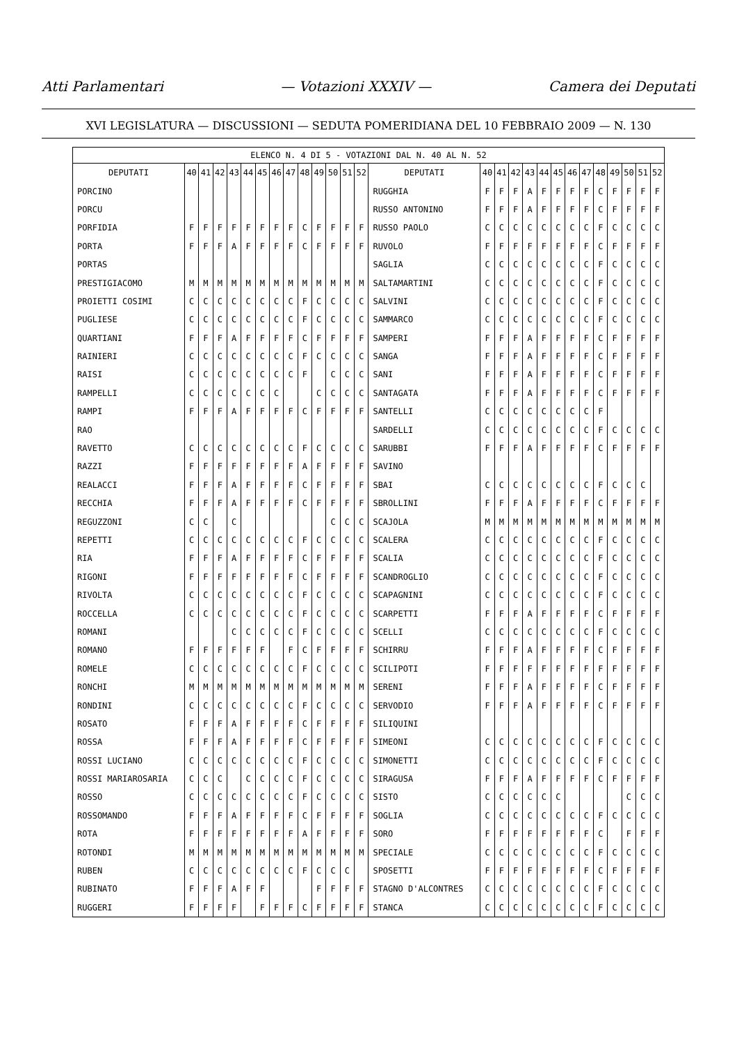Atti Parlamentari — Votazioni XXXIV — Camera dei Deputati
XVI LEGISLATURA — DISCUSSIONI — SEDUTA POMERIDIANA DEL 10 FEBBRAIO 2009 — N. 130
| ELENCO N. 4 DI 5 - VOTAZIONI DAL N. 40 AL N. 52 | | | | | | | | | | | | | | | | | | | | | | | | | | | |
| DEPUTATI | 40 | 41 | 42 | 43 | 44 | 45 | 46 | 47 | 48 | 49 | 50 | 51 | 52 | DEPUTATI | 40 | 41 | 42 | 43 | 44 | 45 | 46 | 47 | 48 | 49 | 50 | 51 | 52 |
| PORCINO | | | | | | | | | | | | | | RUGGHIA | F | F | F | A | F | F | F | F | C | F | F | F | F |
| PORCU | | | | | | | | | | | | | | RUSSO ANTONINO | F | F | F | A | F | F | F | F | C | F | F | F | F |
| PORFIDIA | F | F | F | F | F | F | F | F | C | F | F | F | F | RUSSO PAOLO | C | C | C | C | C | C | C | C | F | C | C | C | C |
| PORTA | F | F | F | A | F | F | F | F | C | F | F | F | F | RUVOLO | F | F | F | F | F | F | F | F | C | F | F | F | F |
| PORTAS | | | | | | | | | | | | | | SAGLIA | C | C | C | C | C | C | C | C | F | C | C | C | C |
| PRESTIGIACOMO | M | M | M | M | M | M | M | M | M | M | M | M | M | SALTAMARTINI | C | C | C | C | C | C | C | C | F | C | C | C | C |
| PROIETTI COSIMI | C | C | C | C | C | C | C | C | F | C | C | C | C | SALVINI | C | C | C | C | C | C | C | C | F | C | C | C | C |
| PUGLIESE | C | C | C | C | C | C | C | C | F | C | C | C | C | SAMMARCO | C | C | C | C | C | C | C | C | F | C | C | C | C |
| QUARTIANI | F | F | F | A | F | F | F | F | C | F | F | F | F | SAMPERI | F | F | F | A | F | F | F | F | C | F | F | F | F |
| RAINIERI | C | C | C | C | C | C | C | C | F | C | C | C | C | SANGA | F | F | F | A | F | F | F | F | C | F | F | F | F |
| RAISI | C | C | C | C | C | C | C | C | F | | C | C | C | SANI | F | F | F | A | F | F | F | F | C | F | F | F | F |
| RAMPELLI | C | C | C | C | C | C | C | | | C | C | C | C | SANTAGATA | F | F | F | A | F | F | F | F | C | F | F | F | F |
| RAMPI | F | F | F | A | F | F | F | F | C | F | F | F | F | SANTELLI | C | C | C | C | C | C | C | C | F | | | | |
| RAO | | | | | | | | | | | | | | SARDELLI | C | C | C | C | C | C | C | C | F | C | C | C | C |
| RAVETTO | C | C | C | C | C | C | C | C | F | C | C | C | C | SARUBBI | F | F | F | A | F | F | F | F | C | F | F | F | F |
| RAZZI | F | F | F | F | F | F | F | F | A | F | F | F | F | SAVINO | | | | | | | | | | | | | |
| REALACCI | F | F | F | A | F | F | F | F | C | F | F | F | F | SBAI | C | C | C | C | C | C | C | C | F | C | C | C | |
| RECCHIA | F | F | F | A | F | F | F | F | C | F | F | F | F | SBROLLINI | F | F | F | A | F | F | F | F | C | F | F | F | F |
| REGUZZONI | C | C | | C | | | | | | | C | C | C | SCAJOLA | M | M | M | M | M | M | M | M | M | M | M | M | M |
| REPETTI | C | C | C | C | C | C | C | C | F | C | C | C | C | SCALERA | C | C | C | C | C | C | C | C | F | C | C | C | C |
| RIA | F | F | F | A | F | F | F | F | C | F | F | F | F | SCALIA | C | C | C | C | C | C | C | C | F | C | C | C | C |
| RIGONI | F | F | F | F | F | F | F | F | C | F | F | F | F | SCANDROGLIO | C | C | C | C | C | C | C | C | F | C | C | C | C |
| RIVOLTA | C | C | C | C | C | C | C | C | F | C | C | C | C | SCAPAGNINI | C | C | C | C | C | C | C | C | F | C | C | C | C |
| ROCCELLA | C | C | C | C | C | C | C | C | F | C | C | C | C | SCARPETTI | F | F | F | A | F | F | F | F | C | F | F | F | F |
| ROMANI | | | | C | C | C | C | C | F | C | C | C | C | SCELLI | C | C | C | C | C | C | C | C | F | C | C | C | C |
| ROMANO | F | F | F | F | F | F | | F | C | F | F | F | F | SCHIRRU | F | F | F | A | F | F | F | F | C | F | F | F | F |
| ROMELE | C | C | C | C | C | C | C | C | F | C | C | C | C | SCILIPOTI | F | F | F | F | F | F | F | F | F | F | F | F | F |
| RONCHI | M | M | M | M | M | M | M | M | M | M | M | M | M | SERENI | F | F | F | A | F | F | F | F | C | F | F | F | F |
| RONDINI | C | C | C | C | C | C | C | C | F | C | C | C | C | SERVODIO | F | F | F | A | F | F | F | F | C | F | F | F | F |
| ROSATO | F | F | F | A | F | F | F | F | C | F | F | F | F | SILIQUINI | | | | | | | | | | | | | |
| ROSSA | F | F | F | A | F | F | F | F | C | F | F | F | F | SIMEONI | C | C | C | C | C | C | C | C | F | C | C | C | C |
| ROSSI LUCIANO | C | C | C | C | C | C | C | C | F | C | C | C | C | SIMONETTI | C | C | C | C | C | C | C | C | F | C | C | C | C |
| ROSSI MARIAROSARIA | C | C | C | | C | C | C | C | F | C | C | C | C | SIRAGUSA | F | F | F | A | F | F | F | F | C | F | F | F | F |
| ROSSO | C | C | C | C | C | C | C | C | F | C | C | C | C | SISTO | C | C | C | C | C | C | | | | | C | C | C |
| ROSSOMANDO | F | F | F | A | F | F | F | F | C | F | F | F | F | SOGLIA | C | C | C | C | C | C | C | C | F | C | C | C | C |
| ROTA | F | F | F | F | F | F | F | F | A | F | F | F | F | SORO | F | F | F | F | F | F | F | F | C | | F | F | F |
| ROTONDI | M | M | M | M | M | M | M | M | M | M | M | M | M | SPECIALE | C | C | C | C | C | C | C | C | F | C | C | C | C |
| RUBEN | C | C | C | C | C | C | C | C | F | C | C | C | | SPOSETTI | F | F | F | F | F | F | F | F | C | F | F | F | F |
| RUBINATO | F | F | F | A | F | F | | | | F | F | F | F | STAGNO D'ALCONTRES | C | C | C | C | C | C | C | C | F | C | C | C | C |
| RUGGERI | F | F | F | F | | F | F | F | C | F | F | F | F | STANCA | C | C | C | C | C | C | C | C | F | C | C | C | C |